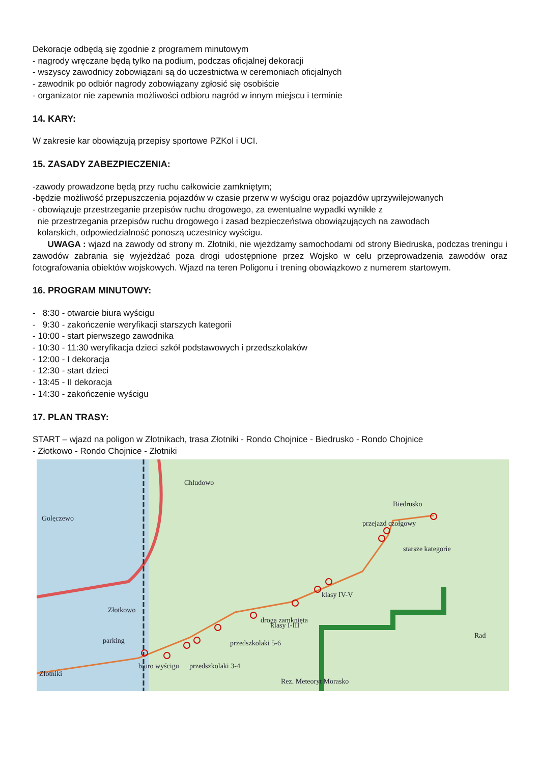Dekoracje odbędą się zgodnie z programem minutowym
- nagrody wręczane będą tylko na podium, podczas oficjalnej dekoracji
- wszyscy zawodnicy zobowiązani są do uczestnictwa w ceremoniach oficjalnych
- zawodnik po odbiór nagrody zobowiązany zgłosić się osobiście
- organizator nie zapewnia możliwości odbioru nagród w innym miejscu i terminie
14. KARY:
W zakresie kar obowiązują przepisy sportowe PZKol i UCI.
15. ZASADY ZABEZPIECZENIA:
-zawody prowadzone będą przy ruchu całkowicie zamkniętym;
-będzie możliwość przepuszczenia pojazdów w czasie przerw w wyścigu oraz pojazdów uprzywilejowanych
- obowiązuje przestrzeganie przepisów ruchu drogowego, za ewentualne wypadki wynikłe z
nie przestrzegania przepisów ruchu drogowego i zasad bezpieczeństwa obowiązujących na zawodach
kolarskich, odpowiedzialność ponoszą uczestnicy wyścigu.
UWAGA : wjazd na zawody od strony m. Złotniki, nie wjeżdżamy samochodami od strony Biedruska, podczas treningu i zawodów zabrania się wyjeżdżać poza drogi udostępnione przez Wojsko w celu przeprowadzenia zawodów oraz fotografowania obiektów wojskowych. Wjazd na teren Poligonu i trening obowiązkowo z numerem startowym.
16. PROGRAM MINUTOWY:
- 8:30 - otwarcie biura wyścigu
- 9:30 - zakończenie weryfikacji starszych kategorii
- 10:00 - start pierwszego zawodnika
- 10:30 - 11:30 weryfikacja dzieci szkół podstawowych i przedszkolaków
- 12:00 - I dekoracja
- 12:30 - start dzieci
- 13:45 - II dekoracja
- 14:30 - zakończenie wyścigu
17. PLAN TRASY:
START – wjazd na poligon w Złotnikach, trasa Złotniki - Rondo Chojnice - Biedrusko - Rondo Chojnice
- Złotkowo - Rondo Chojnice - Złotniki
Chludowo
Biedrusko
Golęczewo
Złotkowo
Złotniki
Rez. Meteoryt Morasko
droga zamknięta
przejazd czołgowy
starsze kategorie
klasy IV-V
klasy I-III
przedszkolaki 5-6
przedszkolaki 3-4
biuro wyścigu
parking
Rad